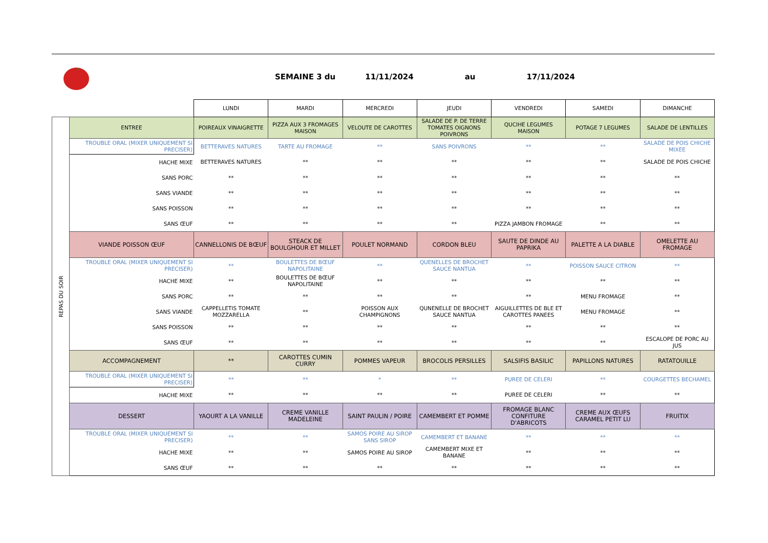SEMAINE 3 du 11/11/2024 au 17/11/2024
| | | LUNDI | MARDI | MERCREDI | JEUDI | VENDREDI | SAMEDI | DIMANCHE |
| REPAS DU SOIR | ENTREE | POIREAUX VINAIGRETTE | PIZZA AUX 3 FROMAGES MAISON | VELOUTE DE CAROTTES | SALADE DE P. DE TERRE TOMATES OIGNONS POIVRONS | QUCIHE LEGUMES MAISON | POTAGE 7 LEGUMES | SALADE DE LENTILLES |
| | TROUBLE ORAL (MIXER UNIQUEMENT SI PRECISER) | BETTERAVES NATURES | TARTE AU FROMAGE | ** | SANS POIVRONS | ** | ** | SALADE DE POIS CHICHE MIXEE |
| | HACHE MIXE | BETTERAVES NATURES | ** | ** | ** | ** | ** | SALADE DE POIS CHICHE |
| | SANS PORC | ** | ** | ** | ** | ** | ** | ** |
| | SANS VIANDE | ** | ** | ** | ** | ** | ** | ** |
| | SANS POISSON | ** | ** | ** | ** | ** | ** | ** |
| | SANS ŒUF | ** | ** | ** | ** | PIZZA JAMBON FROMAGE | ** | ** |
| | VIANDE POISSON ŒUF | CANNELLONIS DE BŒUF | STEACK DE BOULGHOUR ET MILLET | POULET NORMAND | CORDON BLEU | SAUTE DE DINDE AU PAPRIKA | PALETTE A LA DIABLE | OMELETTE AU FROMAGE |
| | TROUBLE ORAL (MIXER UNIQUEMENT SI PRECISER) | ** | BOULETTES DE BŒUF NAPOLITAINE | ** | QUENELLES DE BROCHET SAUCE NANTUA | ** | POISSON SAUCE CITRON | ** |
| | HACHE MIXE | ** | BOULETTES DE BŒUF NAPOLITAINE | ** | ** | ** | ** | ** |
| | SANS PORC | ** | ** | ** | ** | ** | MENU FROMAGE | ** |
| | SANS VIANDE | CAPPELLETIS TOMATE MOZZARELLA | ** | POISSON AUX CHAMPIGNONS | QUNENELLE DE BROCHET SAUCE NANTUA | AIGUILLETTES DE BLE ET CAROTTES PANEES | MENU FROMAGE | ** |
| | SANS POISSON | ** | ** | ** | ** | ** | ** | ** |
| | SANS ŒUF | ** | ** | ** | ** | ** | ** | ESCALOPE DE PORC AU JUS |
| | ACCOMPAGNEMENT | ** | CAROTTES CUMIN CURRY | POMMES VAPEUR | BROCOLIS PERSILLES | SALSIFIS BASILIC | PAPILLONS NATURES | RATATOUILLE |
| | TROUBLE ORAL (MIXER UNIQUEMENT SI PRECISER) | ** | ** | * | ** | PUREE DE CELERI | ** | COURGETTES BECHAMEL |
| | HACHE MIXE | ** | ** | ** | ** | PUREE DE CELERI | ** | ** |
| | DESSERT | YAOURT A LA VANILLE | CREME VANILLE MADELEINE | SAINT PAULIN / POIRE | CAMEMBERT ET POMME | FROMAGE BLANC CONFITURE D'ABRICOTS | CREME AUX ŒUFS CARAMEL PETIT LU | FRUITIX |
| | TROUBLE ORAL (MIXER UNIQUEMENT SI PRECISER) | ** | ** | SAMOS POIRE AU SIROP SANS SIROP | CAMEMBERT ET BANANE | ** | ** | ** |
| | HACHE MIXE | ** | ** | SAMOS POIRE AU SIROP | CAMEMBERT MIXE ET BANANE | ** | ** | ** |
| | SANS ŒUF | ** | ** | ** | ** | ** | ** | ** |